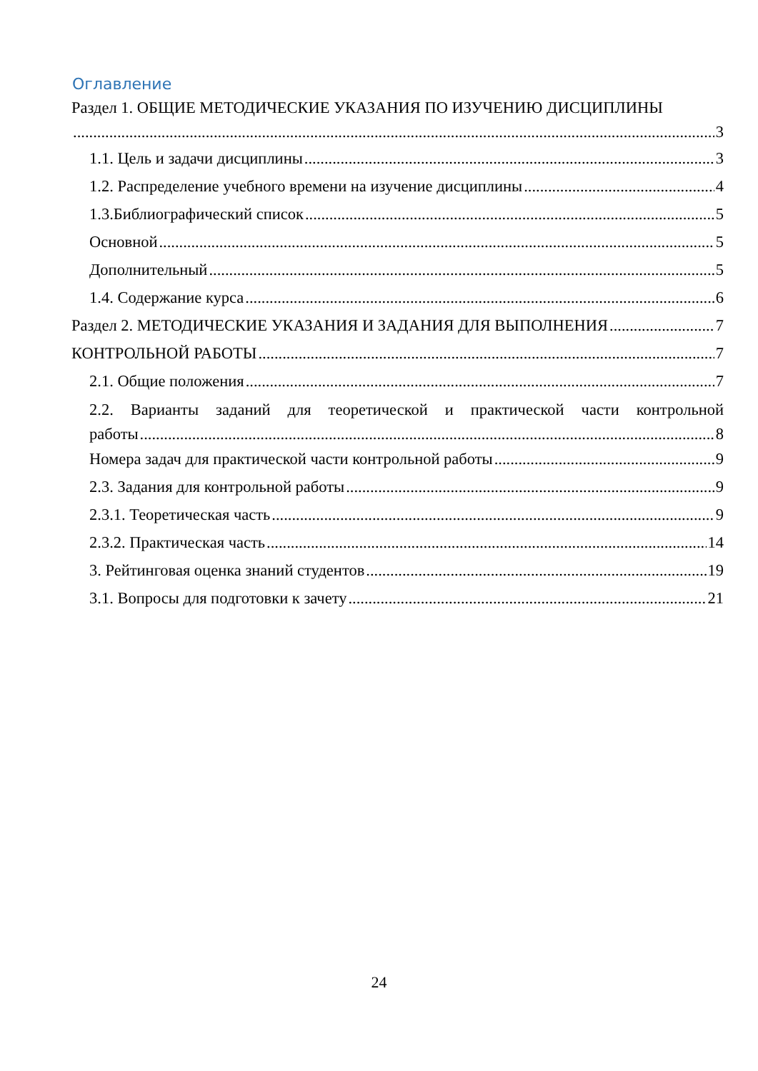Оглавление
Раздел 1. ОБЩИЕ МЕТОДИЧЕСКИЕ УКАЗАНИЯ ПО ИЗУЧЕНИЮ ДИСЦИПЛИНЫ
3
1.1. Цель и задачи дисциплины 3
1.2. Распределение учебного времени на изучение дисциплины 4
1.3.Библиографический список 5
Основной 5
Дополнительный 5
1.4. Содержание курса 6
Раздел 2. МЕТОДИЧЕСКИЕ УКАЗАНИЯ И ЗАДАНИЯ ДЛЯ ВЫПОЛНЕНИЯ 7
КОНТРОЛЬНОЙ РАБОТЫ 7
2.1. Общие положения 7
2.2. Варианты заданий для теоретической и практической части контрольной
работы 8
Номера задач для практической части контрольной работы 9
2.3. Задания для контрольной работы 9
2.3.1. Теоретическая часть 9
2.3.2. Практическая часть 14
3. Рейтинговая оценка знаний студентов 19
3.1. Вопросы для подготовки к зачету 21
24